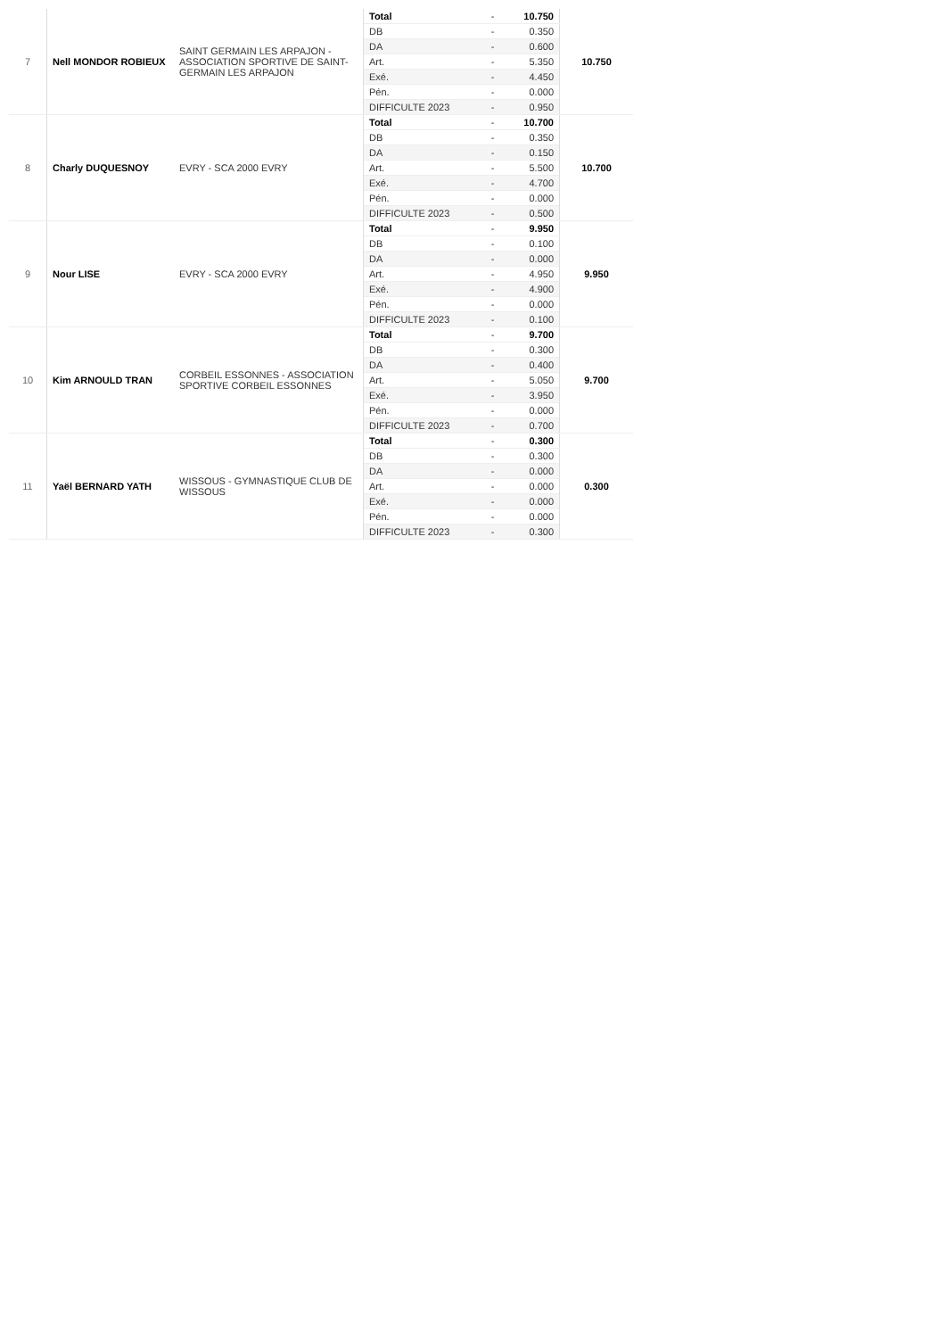| 7 | Nell MONDOR ROBIEUX | SAINT GERMAIN LES ARPAJON - ASSOCIATION SPORTIVE DE SAINT-GERMAIN LES ARPAJON | Total | - | 10.750 | 10.750 |
| | | | DB | - | 0.350 | |
| | | | DA | - | 0.600 | |
| | | | Art. | - | 5.350 | |
| | | | Exé. | - | 4.450 | |
| | | | Pén. | - | 0.000 | |
| | | | DIFFICULTE 2023 | - | 0.950 | |
| 8 | Charly DUQUESNOY | EVRY - SCA 2000 EVRY | Total | - | 10.700 | 10.700 |
| | | | DB | - | 0.350 | |
| | | | DA | - | 0.150 | |
| | | | Art. | - | 5.500 | |
| | | | Exé. | - | 4.700 | |
| | | | Pén. | - | 0.000 | |
| | | | DIFFICULTE 2023 | - | 0.500 | |
| 9 | Nour LISE | EVRY - SCA 2000 EVRY | Total | - | 9.950 | 9.950 |
| | | | DB | - | 0.100 | |
| | | | DA | - | 0.000 | |
| | | | Art. | - | 4.950 | |
| | | | Exé. | - | 4.900 | |
| | | | Pén. | - | 0.000 | |
| | | | DIFFICULTE 2023 | - | 0.100 | |
| 10 | Kim ARNOULD TRAN | CORBEIL ESSONNES - ASSOCIATION SPORTIVE CORBEIL ESSONNES | Total | - | 9.700 | 9.700 |
| | | | DB | - | 0.300 | |
| | | | DA | - | 0.400 | |
| | | | Art. | - | 5.050 | |
| | | | Exé. | - | 3.950 | |
| | | | Pén. | - | 0.000 | |
| | | | DIFFICULTE 2023 | - | 0.700 | |
| 11 | Yaël BERNARD YATH | WISSOUS - GYMNASTIQUE CLUB DE WISSOUS | Total | - | 0.300 | 0.300 |
| | | | DB | - | 0.300 | |
| | | | DA | - | 0.000 | |
| | | | Art. | - | 0.000 | |
| | | | Exé. | - | 0.000 | |
| | | | Pén. | - | 0.000 | |
| | | | DIFFICULTE 2023 | - | 0.300 | |